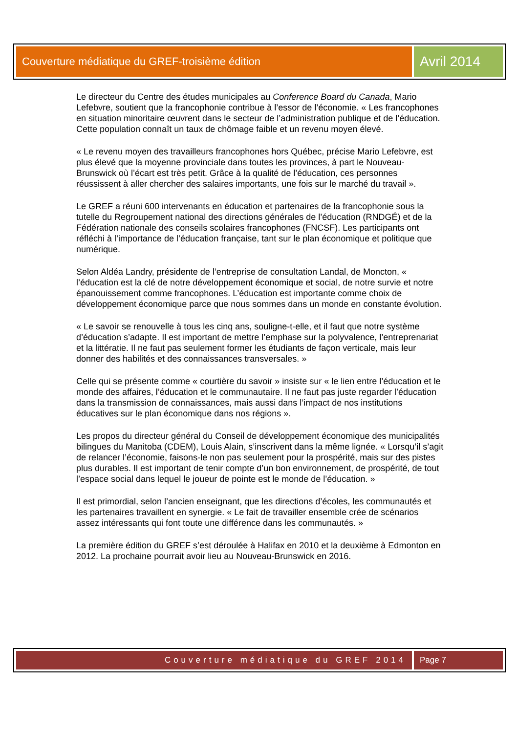Couverture médiatique du GREF-troisième édition
Avril 2014
Le directeur du Centre des études municipales au Conference Board du Canada, Mario Lefebvre, soutient que la francophonie contribue à l’essor de l’économie. « Les francophones en situation minoritaire œuvrent dans le secteur de l’administration publique et de l’éducation. Cette population connaît un taux de chômage faible et un revenu moyen élevé.
« Le revenu moyen des travailleurs francophones hors Québec, précise Mario Lefebvre, est plus élevé que la moyenne provinciale dans toutes les provinces, à part le Nouveau-Brunswick où l’écart est très petit. Grâce à la qualité de l’éducation, ces personnes réussissent à aller chercher des salaires importants, une fois sur le marché du travail ».
Le GREF a réuni 600 intervenants en éducation et partenaires de la francophonie sous la tutelle du Regroupement national des directions générales de l’éducation (RNDGÉ) et de la Fédération nationale des conseils scolaires francophones (FNCSF). Les participants ont réfléchi à l’importance de l’éducation française, tant sur le plan économique et politique que numérique.
Selon Aldéa Landry, présidente de l’entreprise de consultation Landal, de Moncton, « l’éducation est la clé de notre développement économique et social, de notre survie et notre épanouissement comme francophones. L’éducation est importante comme choix de développement économique parce que nous sommes dans un monde en constante évolution.
« Le savoir se renouvelle à tous les cinq ans, souligne-t-elle, et il faut que notre système d’éducation s’adapte. Il est important de mettre l’emphase sur la polyvalence, l’entreprenariat et la littératie. Il ne faut pas seulement former les étudiants de façon verticale, mais leur donner des habilités et des connaissances transversales. »
Celle qui se présente comme « courtière du savoir » insiste sur « le lien entre l’éducation et le monde des affaires, l’éducation et le communautaire. Il ne faut pas juste regarder l’éducation dans la transmission de connaissances, mais aussi dans l’impact de nos institutions éducatives sur le plan économique dans nos régions ».
Les propos du directeur général du Conseil de développement économique des municipalités bilingues du Manitoba (CDEM), Louis Alain, s’inscrivent dans la même lignée. « Lorsqu’il s’agit de relancer l’économie, faisons-le non pas seulement pour la prospérité, mais sur des pistes plus durables. Il est important de tenir compte d’un bon environnement, de prospérité, de tout l’espace social dans lequel le joueur de pointe est le monde de l’éducation. »
Il est primordial, selon l’ancien enseignant, que les directions d’écoles, les communautés et les partenaires travaillent en synergie. « Le fait de travailler ensemble crée de scénarios assez intéressants qui font toute une différence dans les communautés. »
La première édition du GREF s’est déroulée à Halifax en 2010 et la deuxième à Edmonton en 2012. La prochaine pourrait avoir lieu au Nouveau-Brunswick en 2016.
Couverture médiatique du GREF 2014
Page 7